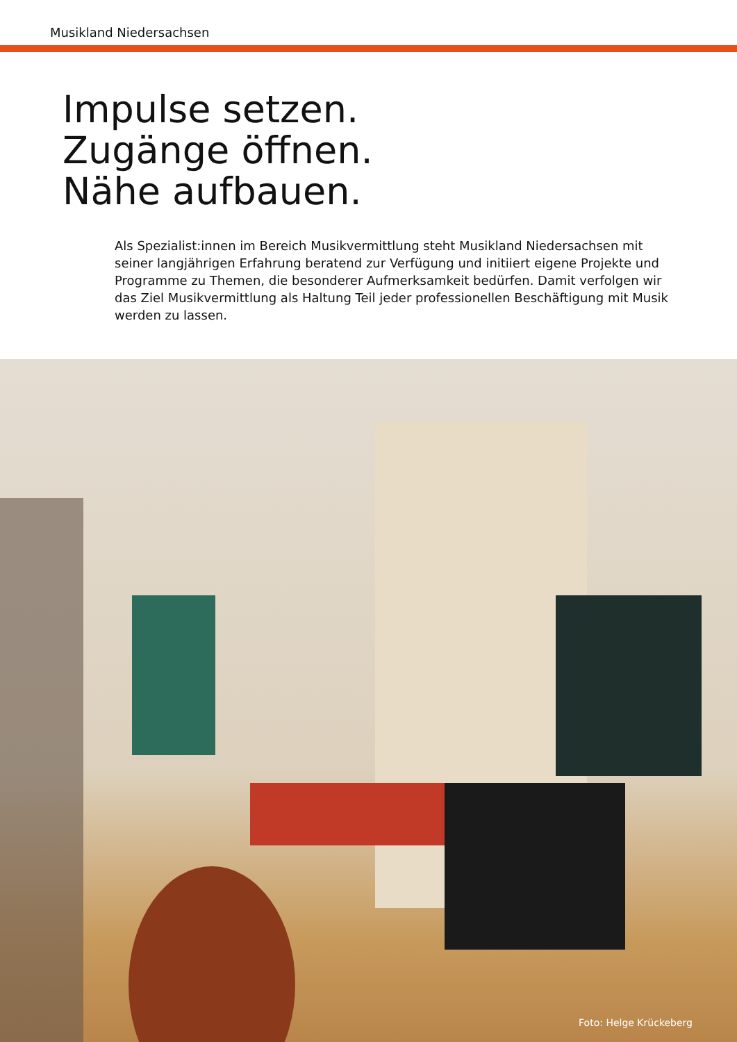Musikland Niedersachsen
Impulse setzen.
Zugänge öffnen.
Nähe aufbauen.
Als Spezialist:innen im Bereich Musikvermittlung steht Musikland Niedersachsen mit seiner langjährigen Erfahrung beratend zur Verfügung und initiiert eigene Projekte und Programme zu Themen, die besonderer Aufmerksamkeit bedürfen. Damit verfolgen wir das Ziel Musikvermittlung als Haltung Teil jeder professionellen Beschäftigung mit Musik werden zu lassen.
Foto: Helge Krückeberg